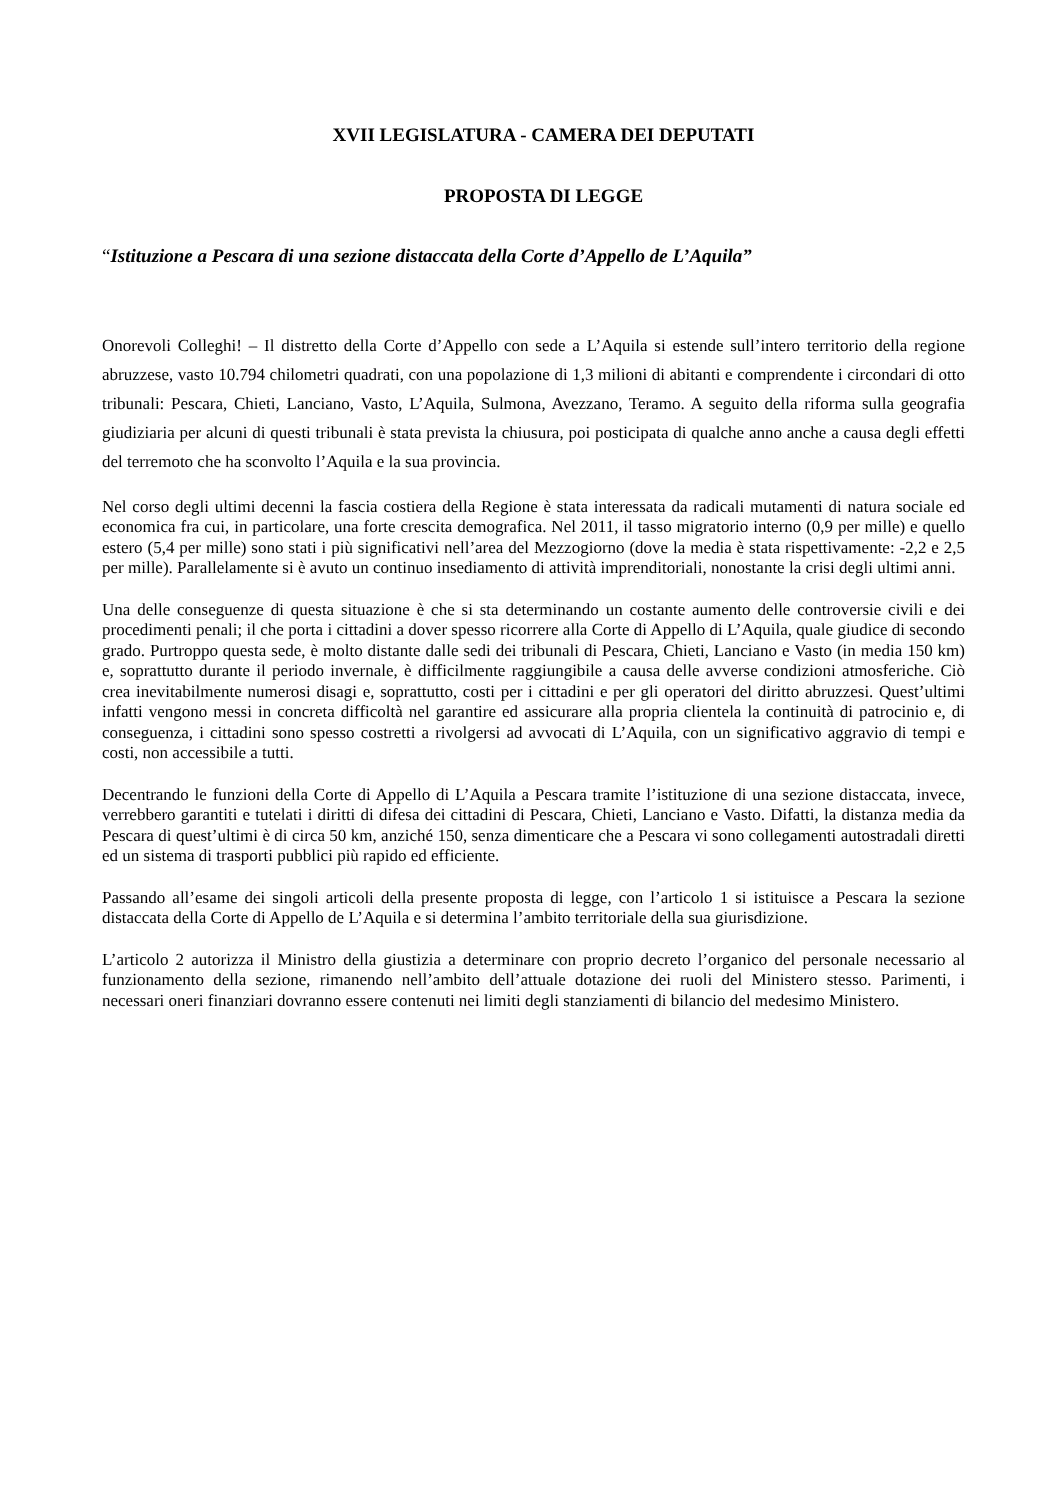XVII LEGISLATURA - CAMERA DEI DEPUTATI
PROPOSTA DI LEGGE
“Istituzione a Pescara di una sezione distaccata della Corte d’Appello de L’Aquila”
Onorevoli Colleghi! – Il distretto della Corte d’Appello con sede a L’Aquila si estende sull’intero territorio della regione abruzzese, vasto 10.794 chilometri quadrati, con una popolazione di 1,3 milioni di abitanti e comprendente i circondari di otto tribunali: Pescara, Chieti, Lanciano, Vasto, L’Aquila, Sulmona, Avezzano, Teramo. A seguito della riforma sulla geografia giudiziaria per alcuni di questi tribunali è stata prevista la chiusura, poi posticipata di qualche anno anche a causa degli effetti del terremoto che ha sconvolto l’Aquila e la sua provincia.
Nel corso degli ultimi decenni la fascia costiera della Regione è stata interessata da radicali mutamenti di natura sociale ed economica fra cui, in particolare, una forte crescita demografica. Nel 2011, il tasso migratorio interno (0,9 per mille) e quello estero (5,4 per mille) sono stati i più significativi nell’area del Mezzogiorno (dove la media è stata rispettivamente: -2,2 e 2,5 per mille). Parallelamente si è avuto un continuo insediamento di attività imprenditoriali, nonostante la crisi degli ultimi anni.
Una delle conseguenze di questa situazione è che si sta determinando un costante aumento delle controversie civili e dei procedimenti penali; il che porta i cittadini a dover spesso ricorrere alla Corte di Appello di L’Aquila, quale giudice di secondo grado. Purtroppo questa sede, è molto distante dalle sedi dei tribunali di Pescara, Chieti, Lanciano e Vasto (in media 150 km) e, soprattutto durante il periodo invernale, è difficilmente raggiungibile a causa delle avverse condizioni atmosferiche. Ciò crea inevitabilmente numerosi disagi e, soprattutto, costi per i cittadini e per gli operatori del diritto abruzzesi. Quest’ultimi infatti vengono messi in concreta difficoltà nel garantire ed assicurare alla propria clientela la continuità di patrocinio e, di conseguenza, i cittadini sono spesso costretti a rivolgersi ad avvocati di L’Aquila, con un significativo aggravio di tempi e costi, non accessibile a tutti.
Decentrando le funzioni della Corte di Appello di L’Aquila a Pescara tramite l’istituzione di una sezione distaccata, invece, verrebbero garantiti e tutelati i diritti di difesa dei cittadini di Pescara, Chieti, Lanciano e Vasto. Difatti, la distanza media da Pescara di quest’ultimi è di circa 50 km, anziché 150, senza dimenticare che a Pescara vi sono collegamenti autostradali diretti ed un sistema di trasporti pubblici più rapido ed efficiente.
Passando all’esame dei singoli articoli della presente proposta di legge, con l’articolo 1 si istituisce a Pescara la sezione distaccata della Corte di Appello de L’Aquila e si determina l’ambito territoriale della sua giurisdizione.
L’articolo 2 autorizza il Ministro della giustizia a determinare con proprio decreto l’organico del personale necessario al funzionamento della sezione, rimanendo nell’ambito dell’attuale dotazione dei ruoli del Ministero stesso. Parimenti, i necessari oneri finanziari dovranno essere contenuti nei limiti degli stanziamenti di bilancio del medesimo Ministero.